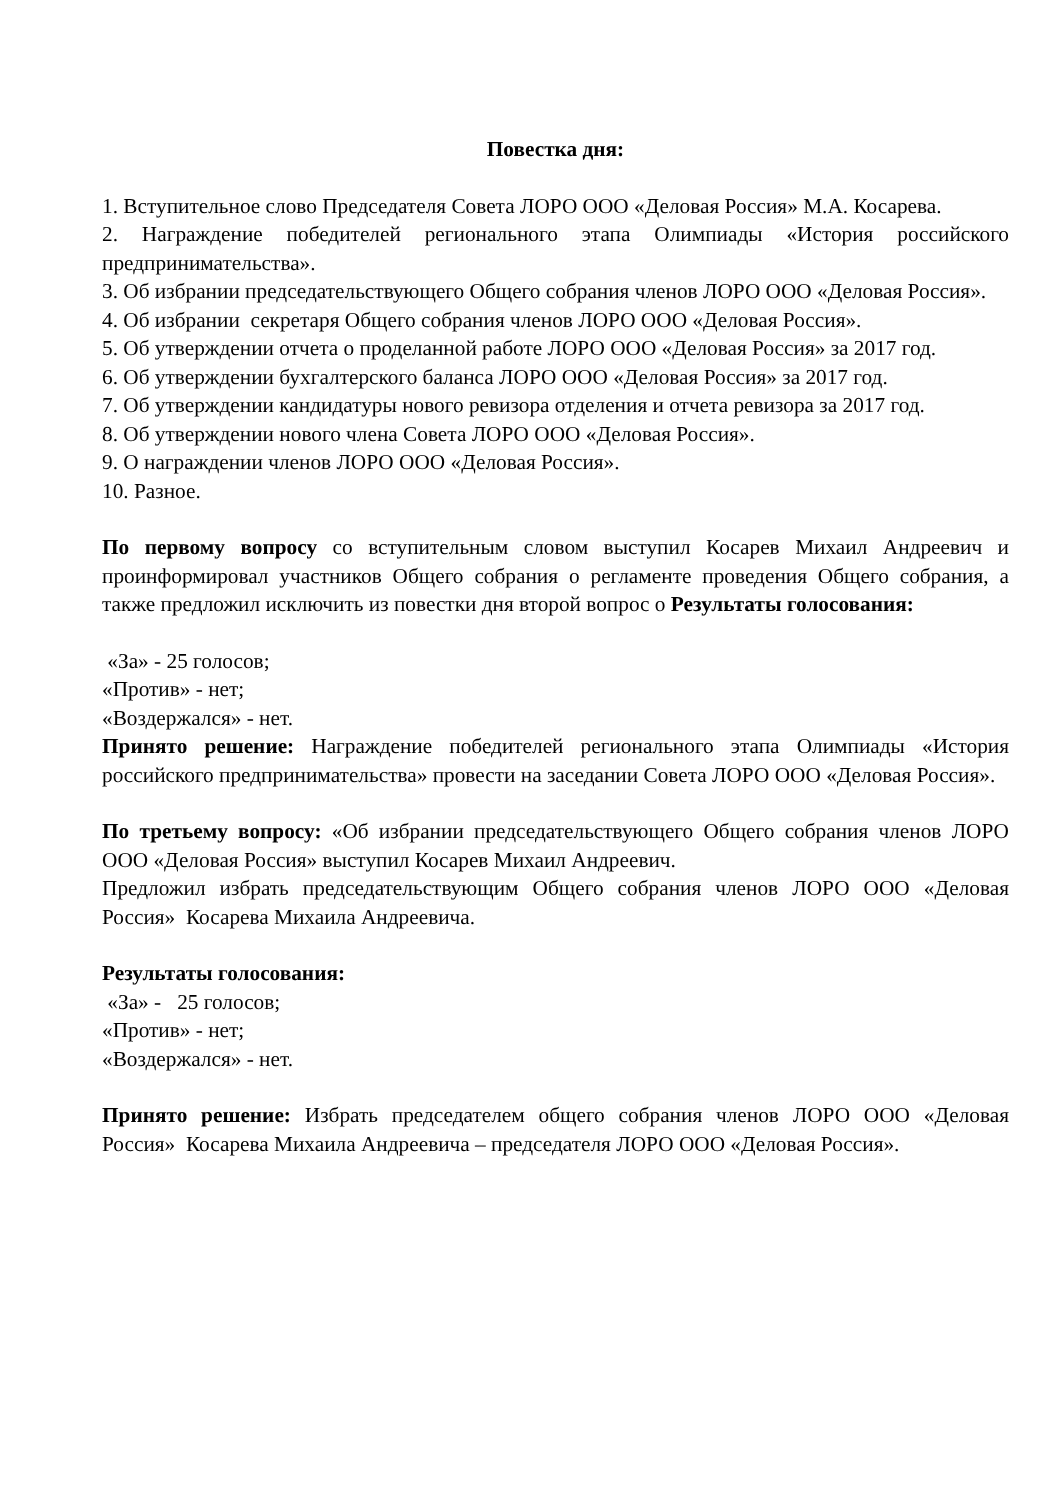Повестка дня:
1. Вступительное слово Председателя Совета ЛОРО ООО «Деловая Россия» М.А. Косарева.
2. Награждение победителей регионального этапа Олимпиады «История российского предпринимательства».
3. Об избрании председательствующего Общего собрания членов ЛОРО ООО «Деловая Россия».
4. Об избрании секретаря Общего собрания членов ЛОРО ООО «Деловая Россия».
5. Об утверждении отчета о проделанной работе ЛОРО ООО «Деловая Россия» за 2017 год.
6. Об утверждении бухгалтерского баланса ЛОРО ООО «Деловая Россия» за 2017 год.
7. Об утверждении кандидатуры нового ревизора отделения и отчета ревизора за 2017 год.
8. Об утверждении нового члена Совета ЛОРО ООО «Деловая Россия».
9. О награждении членов ЛОРО ООО «Деловая Россия».
10. Разное.
По первому вопросу со вступительным словом выступил Косарев Михаил Андреевич и проинформировал участников Общего собрания о регламенте проведения Общего собрания, а также предложил исключить из повестки дня второй вопрос о Результаты голосования:
«За» - 25 голосов;
«Против» - нет;
«Воздержался» - нет.
Принято решение: Награждение победителей регионального этапа Олимпиады «История российского предпринимательства» провести на заседании Совета ЛОРО ООО «Деловая Россия».
По третьему вопросу: «Об избрании председательствующего Общего собрания членов ЛОРО ООО «Деловая Россия» выступил Косарев Михаил Андреевич.
Предложил избрать председательствующим Общего собрания членов ЛОРО ООО «Деловая Россия» Косарева Михаила Андреевича.
Результаты голосования:
«За» - 25 голосов;
«Против» - нет;
«Воздержался» - нет.
Принято решение: Избрать председателем общего собрания членов ЛОРО ООО «Деловая Россия» Косарева Михаила Андреевича – председателя ЛОРО ООО «Деловая Россия».